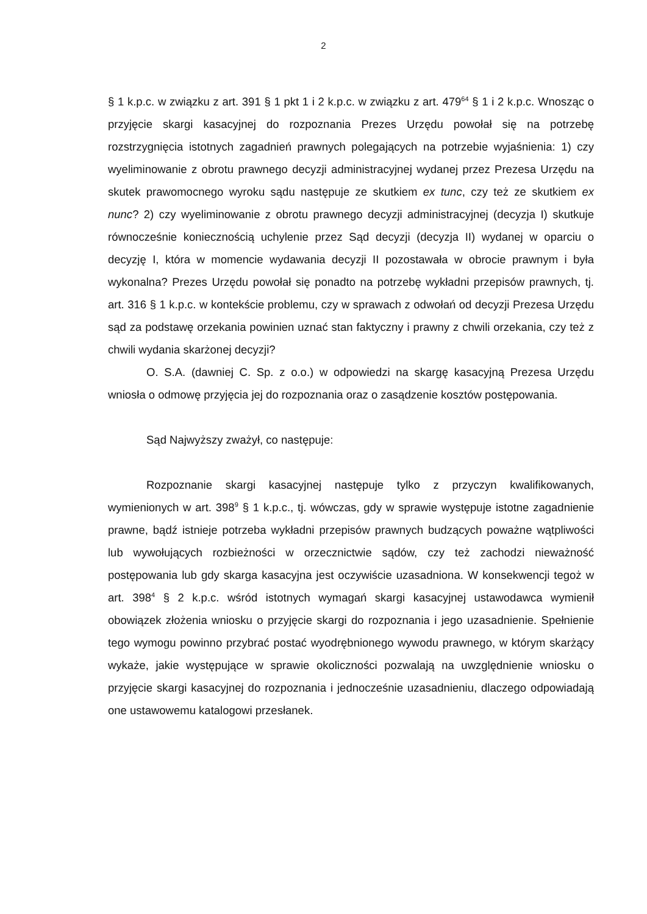2
§ 1 k.p.c. w związku z art. 391 § 1 pkt 1 i 2 k.p.c. w związku z art. 479<sup>64</sup> § 1 i 2 k.p.c. Wnosząc o przyjęcie skargi kasacyjnej do rozpoznania Prezes Urzędu powołał się na potrzebę rozstrzygnięcia istotnych zagadnień prawnych polegających na potrzebie wyjaśnienia: 1) czy wyeliminowanie z obrotu prawnego decyzji administracyjnej wydanej przez Prezesa Urzędu na skutek prawomocnego wyroku sądu następuje ze skutkiem ex tunc, czy też ze skutkiem ex nunc? 2) czy wyeliminowanie z obrotu prawnego decyzji administracyjnej (decyzja I) skutkuje równocześnie koniecznością uchylenie przez Sąd decyzji (decyzja II) wydanej w oparciu o decyzję I, która w momencie wydawania decyzji II pozostawała w obrocie prawnym i była wykonalna? Prezes Urzędu powołał się ponadto na potrzebę wykładni przepisów prawnych, tj. art. 316 § 1 k.p.c. w kontekście problemu, czy w sprawach z odwołań od decyzji Prezesa Urzędu sąd za podstawę orzekania powinien uznać stan faktyczny i prawny z chwili orzekania, czy też z chwili wydania skarżonej decyzji?
O. S.A. (dawniej C. Sp. z o.o.) w odpowiedzi na skargę kasacyjną Prezesa Urzędu wniosła o odmowę przyjęcia jej do rozpoznania oraz o zasądzenie kosztów postępowania.
Sąd Najwyższy zważył, co następuje:
Rozpoznanie skargi kasacyjnej następuje tylko z przyczyn kwalifikowanych, wymienionych w art. 398<sup>9</sup> § 1 k.p.c., tj. wówczas, gdy w sprawie występuje istotne zagadnienie prawne, bądź istnieje potrzeba wykładni przepisów prawnych budzących poważne wątpliwości lub wywołujących rozbieżności w orzecznictwie sądów, czy też zachodzi nieważność postępowania lub gdy skarga kasacyjna jest oczywiście uzasadniona. W konsekwencji tegoż w art. 398<sup>4</sup> § 2 k.p.c. wśród istotnych wymagań skargi kasacyjnej ustawodawca wymienił obowiązek złożenia wniosku o przyjęcie skargi do rozpoznania i jego uzasadnienie. Spełnienie tego wymogu powinno przybrać postać wyodrębnionego wywodu prawnego, w którym skarżący wykaże, jakie występujące w sprawie okoliczności pozwalają na uwzględnienie wniosku o przyjęcie skargi kasacyjnej do rozpoznania i jednocześnie uzasadnieniu, dlaczego odpowiadają one ustawowemu katalogowi przesłanek.